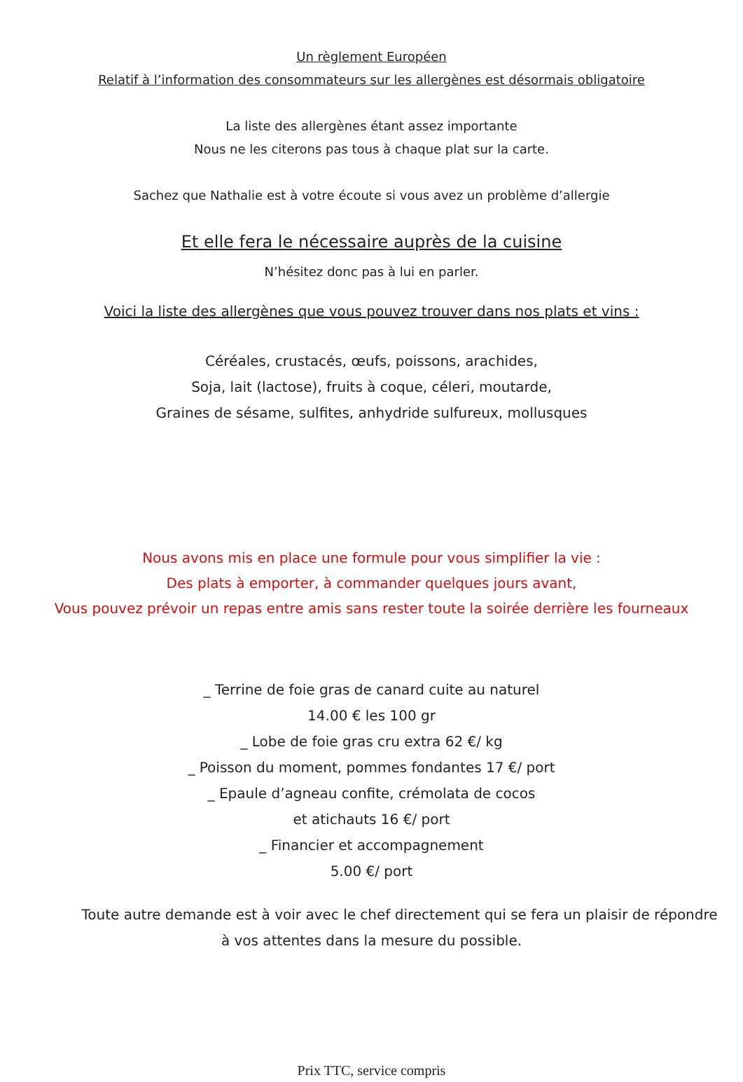Un règlement Européen
Relatif à l’information des consommateurs sur les allergènes est désormais obligatoire
La liste des allergènes étant assez importante
Nous ne les citerons pas tous à chaque plat sur la carte.
Sachez que Nathalie est à votre écoute si vous avez un problème d’allergie
Et elle fera le nécessaire auprès de la cuisine
N’hésitez donc pas à lui en parler.
Voici la liste des allergènes que vous pouvez trouver dans nos plats et vins :
Céréales, crustacés, œufs, poissons, arachides,
Soja, lait (lactose), fruits à coque, céleri, moutarde,
Graines de sésame, sulfites, anhydride sulfureux, mollusques
Nous avons mis en place une formule pour vous simplifier la vie :
Des plats à emporter, à commander quelques jours avant,
Vous pouvez prévoir un repas entre amis sans rester toute la soirée derrière les fourneaux
_ Terrine de foie gras de canard cuite au naturel
14.00 € les 100 gr
_ Lobe de foie gras cru extra 62 €/ kg
_ Poisson du moment, pommes fondantes 17 €/ port
_ Epaule d’agneau confite, crémolata de cocos
et atichauts 16 €/ port
_ Financier et accompagnement
5.00 €/ port
Toute autre demande est à voir avec le chef directement qui se fera un plaisir de répondre
à vos attentes dans la mesure du possible.
Prix TTC, service compris